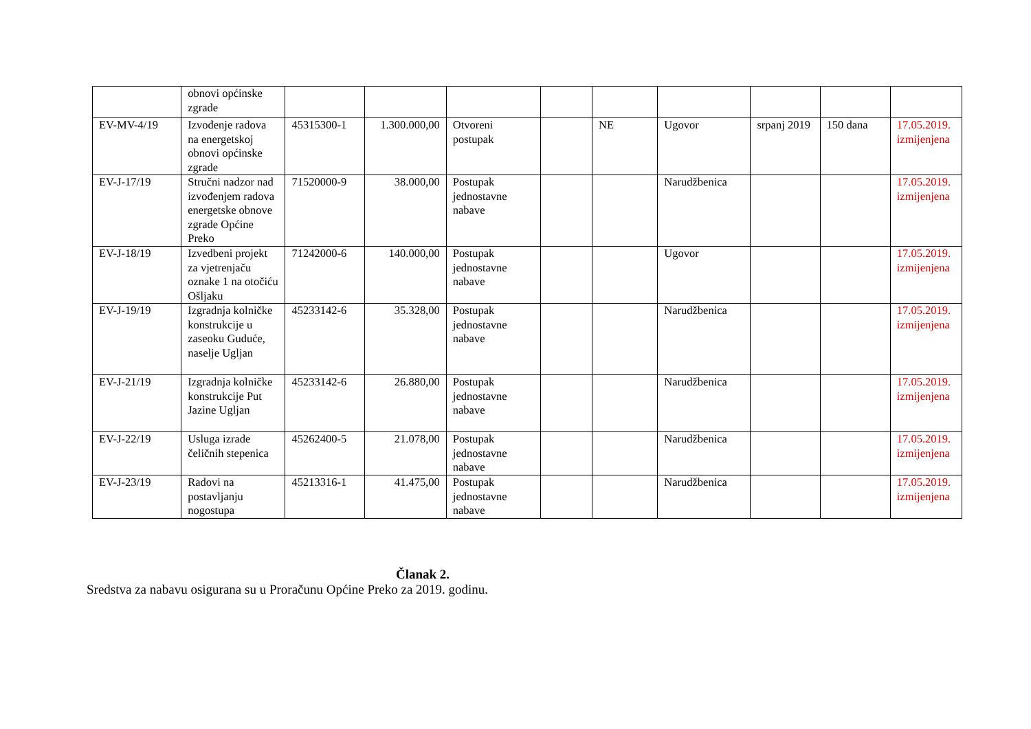| | obnovi općinske zgrade | | | | | | | | | |
| EV-MV-4/19 | Izvođenje radova na energetskoj obnovi općinske zgrade | 45315300-1 | 1.300.000,00 | Otvoreni postupak | | NE | Ugovor | srpanj 2019 | 150 dana | 17.05.2019. izmijenjena |
| EV-J-17/19 | Stručni nadzor nad izvođenjem radova energetske obnove zgrade Općine Preko | 71520000-9 | 38.000,00 | Postupak jednostavne nabave | | | Narudžbenica | | | 17.05.2019. izmijenjena |
| EV-J-18/19 | Izvedbeni projekt za vjetrenjaču oznake 1 na otočiću Ošljaku | 71242000-6 | 140.000,00 | Postupak jednostavne nabave | | | Ugovor | | | 17.05.2019. izmijenjena |
| EV-J-19/19 | Izgradnja kolničke konstrukcije u zaseoku Gudućе, naselje Ugljan | 45233142-6 | 35.328,00 | Postupak jednostavne nabave | | | Narudžbenica | | | 17.05.2019. izmijenjena |
| EV-J-21/19 | Izgradnja kolničke konstrukcije Put Jazine Ugljan | 45233142-6 | 26.880,00 | Postupak jednostavne nabave | | | Narudžbenica | | | 17.05.2019. izmijenjena |
| EV-J-22/19 | Usluga izrade čeličnih stepenica | 45262400-5 | 21.078,00 | Postupak jednostavne nabave | | | Narudžbenica | | | 17.05.2019. izmijenjena |
| EV-J-23/19 | Radovi na postavljanju nogostupa | 45213316-1 | 41.475,00 | Postupak jednostavne nabave | | | Narudžbenica | | | 17.05.2019. izmijenjena |
Članak 2.
Sredstva za nabavu osigurana su u Proračunu Općine Preko za 2019. godinu.